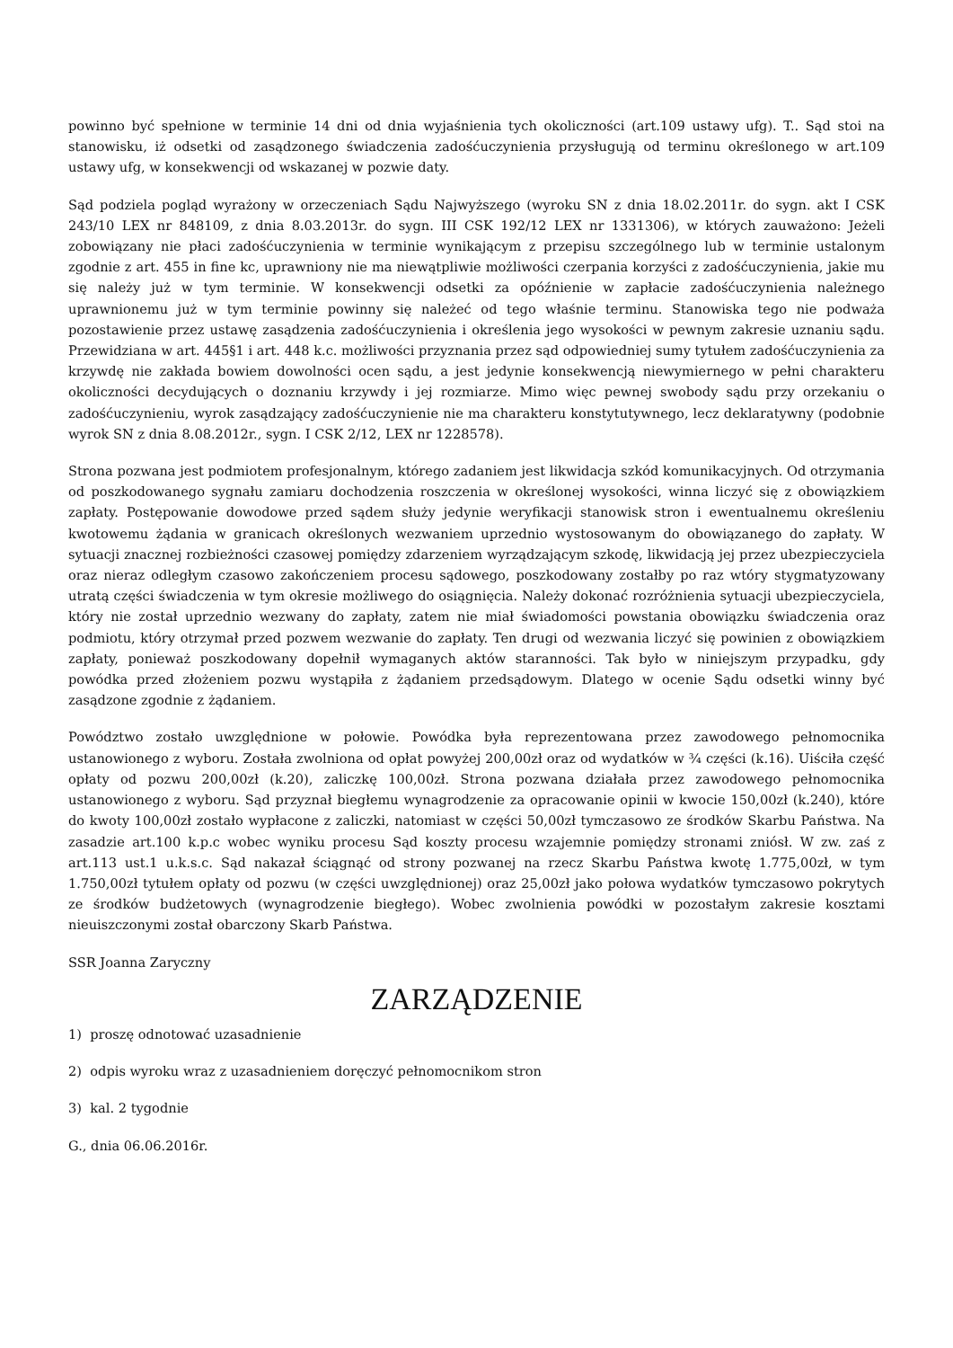powinno być spełnione w terminie 14 dni od dnia wyjaśnienia tych okoliczności (art.109 ustawy ufg). T.. Sąd stoi na stanowisku, iż odsetki od zasądzonego świadczenia zadośćuczynienia przysługują od terminu określonego w art.109 ustawy ufg, w konsekwencji od wskazanej w pozwie daty.
Sąd podziela pogląd wyrażony w orzeczeniach Sądu Najwyższego (wyroku SN z dnia 18.02.2011r. do sygn. akt I CSK 243/10 LEX nr 848109, z dnia 8.03.2013r. do sygn. III CSK 192/12 LEX nr 1331306), w których zauważono: Jeżeli zobowiązany nie płaci zadośćuczynienia w terminie wynikającym z przepisu szczególnego lub w terminie ustalonym zgodnie z art. 455 in fine kc, uprawniony nie ma niewątpliwie możliwości czerpania korzyści z zadośćuczynienia, jakie mu się należy już w tym terminie. W konsekwencji odsetki za opóźnienie w zapłacie zadośćuczynienia należnego uprawnionemu już w tym terminie powinny się należeć od tego właśnie terminu. Stanowiska tego nie podważa pozostawienie przez ustawę zasądzenia zadośćuczynienia i określenia jego wysokości w pewnym zakresie uznaniu sądu. Przewidziana w art. 445§1 i art. 448 k.c. możliwości przyznania przez sąd odpowiedniej sumy tytułem zadośćuczynienia za krzywdę nie zakłada bowiem dowolności ocen sądu, a jest jedynie konsekwencją niewymiernego w pełni charakteru okoliczności decydujących o doznaniu krzywdy i jej rozmiarze. Mimo więc pewnej swobody sądu przy orzekaniu o zadośćuczynieniu, wyrok zasądzający zadośćuczynienie nie ma charakteru konstytutywnego, lecz deklaratywny (podobnie wyrok SN z dnia 8.08.2012r., sygn. I CSK 2/12, LEX nr 1228578).
Strona pozwana jest podmiotem profesjonalnym, którego zadaniem jest likwidacja szkód komunikacyjnych. Od otrzymania od poszkodowanego sygnału zamiaru dochodzenia roszczenia w określonej wysokości, winna liczyć się z obowiązkiem zapłaty. Postępowanie dowodowe przed sądem służy jedynie weryfikacji stanowisk stron i ewentualnemu określeniu kwotowemu żądania w granicach określonych wezwaniem uprzednio wystosowanym do obowiązanego do zapłaty. W sytuacji znacznej rozbieżności czasowej pomiędzy zdarzeniem wyrządzającym szkodę, likwidacją jej przez ubezpieczyciela oraz nieraz odległym czasowo zakończeniem procesu sądowego, poszkodowany zostałby po raz wtóry stygmatyzowany utratą części świadczenia w tym okresie możliwego do osiągnięcia. Należy dokonać rozróżnienia sytuacji ubezpieczyciela, który nie został uprzednio wezwany do zapłaty, zatem nie miał świadomości powstania obowiązku świadczenia oraz podmiotu, który otrzymał przed pozwem wezwanie do zapłaty. Ten drugi od wezwania liczyć się powinien z obowiązkiem zapłaty, ponieważ poszkodowany dopełnił wymaganych aktów staranności. Tak było w niniejszym przypadku, gdy powódka przed złożeniem pozwu wystąpiła z żądaniem przedsądowym. Dlatego w ocenie Sądu odsetki winny być zasądzone zgodnie z żądaniem.
Powództwo zostało uwzględnione w połowie. Powódka była reprezentowana przez zawodowego pełnomocnika ustanowionego z wyboru. Została zwolniona od opłat powyżej 200,00zł oraz od wydatków w ¾ części (k.16). Uiściła część opłaty od pozwu 200,00zł (k.20), zaliczkę 100,00zł. Strona pozwana działała przez zawodowego pełnomocnika ustanowionego z wyboru. Sąd przyznał biegłemu wynagrodzenie za opracowanie opinii w kwocie 150,00zł (k.240), które do kwoty 100,00zł zostało wypłacone z zaliczki, natomiast w części 50,00zł tymczasowo ze środków Skarbu Państwa. Na zasadzie art.100 k.p.c wobec wyniku procesu Sąd koszty procesu wzajemnie pomiędzy stronami zniósł. W zw. zaś z art.113 ust.1 u.k.s.c. Sąd nakazał ściągnąć od strony pozwanej na rzecz Skarbu Państwa kwotę 1.775,00zł, w tym 1.750,00zł tytułem opłaty od pozwu (w części uwzględnionej) oraz 25,00zł jako połowa wydatków tymczasowo pokrytych ze środków budżetowych (wynagrodzenie biegłego). Wobec zwolnienia powódki w pozostałym zakresie kosztami nieuiszczonymi został obarczony Skarb Państwa.
SSR Joanna Zaryczny
ZARZĄDZENIE
1) proszę odnotować uzasadnienie
2) odpis wyroku wraz z uzasadnieniem doręczyć pełnomocnikom stron
3) kal. 2 tygodnie
G., dnia 06.06.2016r.